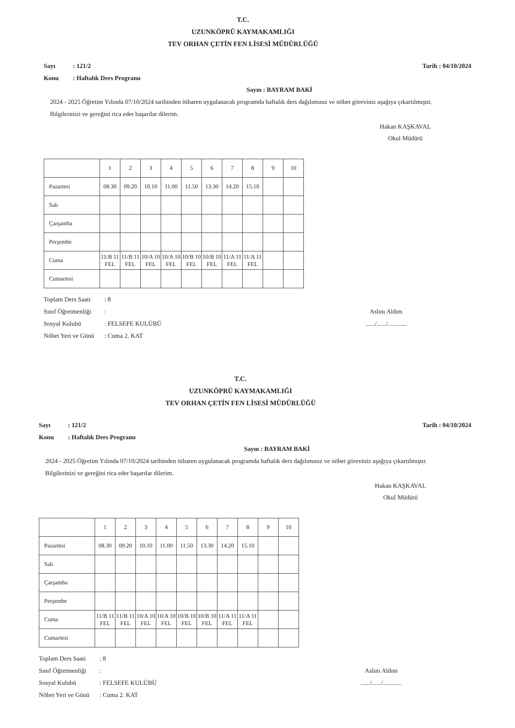T.C.
UZUNKÖPRÜ KAYMAKAMLIĞI
TEV ORHAN ÇETİN FEN LİSESİ MÜDÜRLÜĞÜ
Sayı: 121/2
Konu: Haftalık Ders Programı
Tarih : 04/10/2024
Sayın : BAYRAM BAKİ
2024 - 2025 Öğretim Yılında 07/10/2024 tarihinden itibaren uygulanacak programda haftalık ders dağılımınız ve nöbet göreviniz aşağıya çıkartılmıştır.
Bilgilerinizi ve gereğini rica eder başarılar dilerim.
Hakan KAŞKAVAL
Okul Müdürü
| | 1 | 2 | 3 | 4 | 5 | 6 | 7 | 8 | 9 | 10 |
| Pazartesi | 08.30 | 09.20 | 10.10 | 11.00 | 11.50 | 13.30 | 14.20 | 15.10 | | |
| Salı | | | | | | | | | | |
| Çarşamba | | | | | | | | | | |
| Perşembe | | | | | | | | | | |
| Cuma | 11/B 11 FEL | 11/B 11 FEL | 10/A 10 FEL | 10/A 10 FEL | 10/B 10 FEL | 10/B 10 FEL | 11/A 11 FEL | 11/A 11 FEL | | |
| Cumartesi | | | | | | | | | | |
Toplam Ders Saati: 8
Sınıf Öğretmenliği:
Sosyal Kulubü: FELSEFE KULÜBÜ
Nöbet Yeri ve Günü: Cuma 2. KAT
Aslını Aldım
....../....../............
T.C.
UZUNKÖPRÜ KAYMAKAMLIĞI
TEV ORHAN ÇETİN FEN LİSESİ MÜDÜRLÜĞÜ
Sayı: 121/2
Konu: Haftalık Ders Programı
Tarih : 04/10/2024
Sayın : BAYRAM BAKİ
2024 - 2025 Öğretim Yılında 07/10/2024 tarihinden itibaren uygulanacak programda haftalık ders dağılımınız ve nöbet göreviniz aşağıya çıkartılmıştır.
Bilgilerinizi ve gereğini rica eder başarılar dilerim.
Hakan KAŞKAVAL
Okul Müdürü
| | 1 | 2 | 3 | 4 | 5 | 6 | 7 | 8 | 9 | 10 |
| Pazartesi | 08.30 | 09.20 | 10.10 | 11.00 | 11.50 | 13.30 | 14.20 | 15.10 | | |
| Salı | | | | | | | | | | |
| Çarşamba | | | | | | | | | | |
| Perşembe | | | | | | | | | | |
| Cuma | 11/B 11 FEL | 11/B 11 FEL | 10/A 10 FEL | 10/A 10 FEL | 10/B 10 FEL | 10/B 10 FEL | 11/A 11 FEL | 11/A 11 FEL | | |
| Cumartesi | | | | | | | | | | |
Toplam Ders Saati: 8
Sınıf Öğretmenliği:
Sosyal Kulubü: FELSEFE KULÜBÜ
Nöbet Yeri ve Günü: Cuma 2. KAT
Aslını Aldım
....../....../............